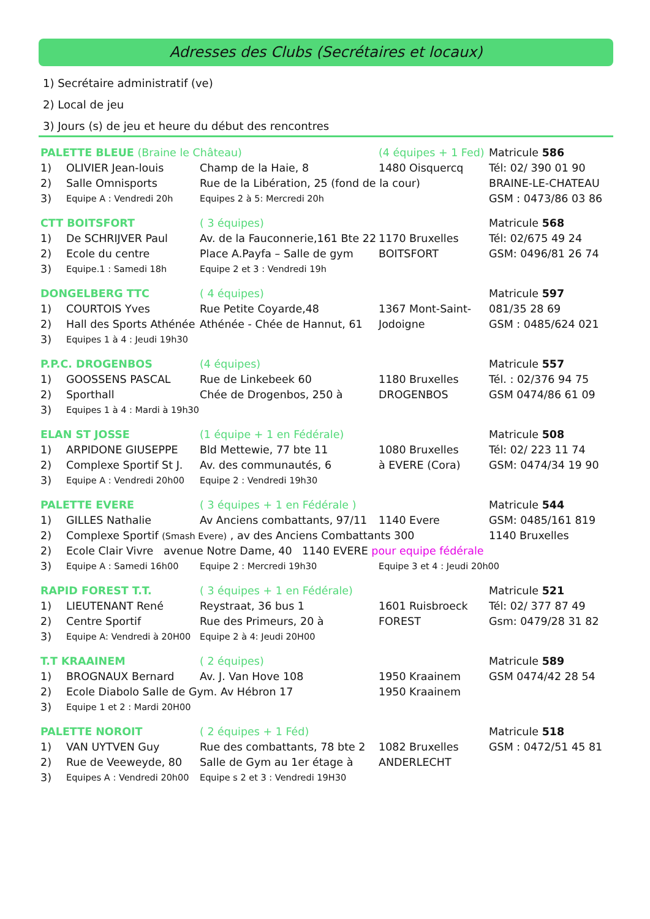Adresses des Clubs (Secrétaires et locaux)
1) Secrétaire administratif (ve)
2) Local de jeu
3) Jours (s) de jeu et heure du début des rencontres
| PALETTE BLEUE (Braine le Château) | | | (4 équipes + 1 Fed) | Matricule 586 |
| 1) | OLIVIER Jean-louis | Champ de la Haie, 8 | 1480 Oisquercq | Tél: 02/ 390 01 90 |
| 2) | Salle Omnisports | Rue de la Libération, 25 (fond de la cour) | | BRAINE-LE-CHATEAU |
| 3) | Equipe A : Vendredi 20h | Equipes 2 à 5: Mercredi 20h | | GSM : 0473/86 03 86 |
| CTT BOITSFORT | | ( 3 équipes) | | Matricule 568 |
| 1) | De SCHRIJVER Paul | Av. de la Fauconnerie,161 Bte 22 | 1170 Bruxelles | Tél: 02/675 49 24 |
| 2) | Ecole du centre | Place A.Payfa – Salle de gym | BOITSFORT | GSM: 0496/81 26 74 |
| 3) | Equipe.1 : Samedi 18h | Equipe 2 et 3 : Vendredi 19h | | |
| DONGELBERG TTC | | ( 4 équipes) | | Matricule 597 |
| 1) | COURTOIS Yves | Rue Petite Coyarde,48 | 1367 Mont-Saint- | 081/35 28 69 |
| 2) | Hall des Sports Athénée | Athénée - Chée de Hannut, 61 | Jodoigne | GSM : 0485/624 021 |
| 3) | Equipes 1 à 4 : Jeudi 19h30 | | | |
| P.P.C. DROGENBOS | | (4 équipes) | | Matricule 557 |
| 1) | GOOSSENS PASCAL | Rue de Linkebeek 60 | 1180 Bruxelles | Tél. : 02/376 94 75 |
| 2) | Sporthall | Chée de Drogenbos, 250 à | DROGENBOS | GSM 0474/86 61 09 |
| 3) | Equipes 1 à 4 : Mardi à 19h30 | | | |
| ELAN ST JOSSE | | (1 équipe + 1 en Fédérale) | | Matricule 508 |
| 1) | ARPIDONE GIUSEPPE | Bld Mettewie, 77 bte 11 | 1080 Bruxelles | Tél: 02/ 223 11 74 |
| 2) | Complexe Sportif St J. | Av. des communautés, 6 | à EVERE (Cora) | GSM: 0474/34 19 90 |
| 3) | Equipe A : Vendredi 20h00 | Equipe 2 : Vendredi 19h30 | | |
| PALETTE EVERE | | ( 3 équipes + 1 en Fédérale ) | | Matricule 544 |
| 1) | GILLES Nathalie | Av Anciens combattants, 97/11 | 1140 Evere | GSM: 0485/161 819 |
| 2) | Complexe Sportif (Smash Evere) , av des Anciens Combattants 300 | | | 1140 Bruxelles |
| 2) | Ecole Clair Vivre avenue Notre Dame, 40 1140 EVERE pour equipe fédérale | | | |
| 3) | Equipe A : Samedi 16h00 | Equipe 2 : Mercredi 19h30 | Equipe 3 et 4 : Jeudi 20h00 | |
| RAPID FOREST T.T. | | ( 3 équipes + 1 en Fédérale) | | Matricule 521 |
| 1) | LIEUTENANT René | Reystraat, 36 bus 1 | 1601 Ruisbroeck | Tél: 02/ 377 87 49 |
| 2) | Centre Sportif | Rue des Primeurs, 20 à | FOREST | Gsm: 0479/28 31 82 |
| 3) | Equipe A: Vendredi à 20H00 | Equipe 2 à 4: Jeudi 20H00 | | |
| T.T KRAAINEM | | ( 2 équipes) | | Matricule 589 |
| 1) | BROGNAUX Bernard | Av. J. Van Hove 108 | 1950 Kraainem | GSM 0474/42 28 54 |
| 2) | Ecole Diabolo Salle de Gym. Av Hébron 17 | | 1950 Kraainem | |
| 3) | Equipe 1 et 2 : Mardi 20H00 | | | |
| PALETTE NOROIT | | ( 2 équipes + 1 Féd) | | Matricule 518 |
| 1) | VAN UYTVEN Guy | Rue des combattants, 78 bte 2 | 1082 Bruxelles | GSM : 0472/51 45 81 |
| 2) | Rue de Veeweyde, 80 | Salle de Gym au 1er étage à | ANDERLECHT | |
| 3) | Equipes A : Vendredi 20h00 | Equipe s 2 et 3 : Vendredi 19H30 | | |